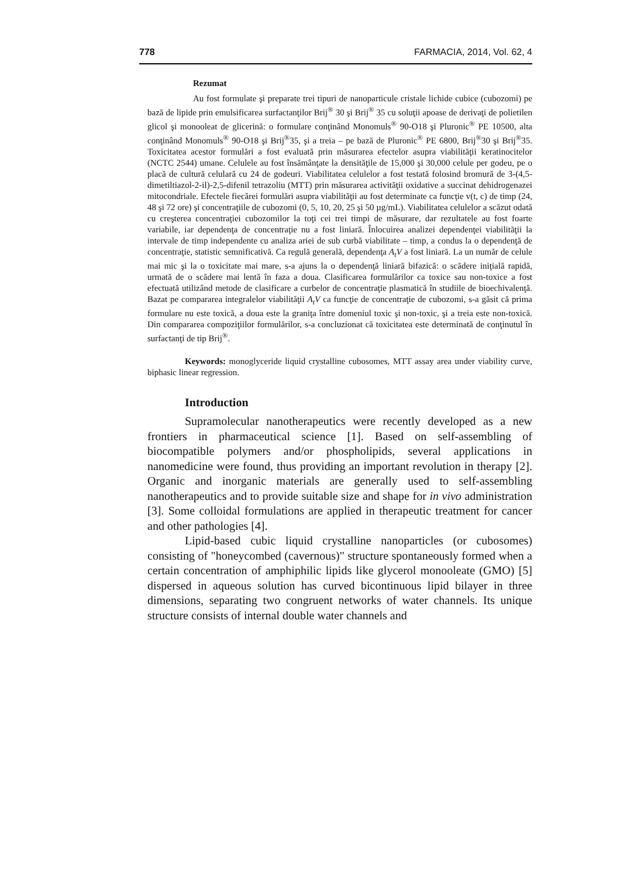778 FARMACIA, 2014, Vol. 62, 4
Rezumat
Au fost formulate şi preparate trei tipuri de nanoparticule cristale lichide cubice (cubozomi) pe bază de lipide prin emulsificarea surfactanţilor Brij<sup>®</sup> 30 şi Brij<sup>®</sup> 35 cu soluţii apoase de derivaţi de polietilen glicol şi monooleat de glicerină: o formulare conţinând Monomuls<sup>®</sup> 90-O18 şi Pluronic<sup>®</sup> PE 10500, alta conţinând Monomuls<sup>®</sup> 90-O18 şi Brij<sup>®</sup>35, şi a treia – pe bază de Pluronic<sup>®</sup> PE 6800, Brij<sup>®</sup>30 şi Brij<sup>®</sup>35. Toxicitatea acestor formulări a fost evaluată prin măsurarea efectelor asupra viabilităţii keratinocitelor (NCTC 2544) umane. Celulele au fost însămânţate la densităţile de 15,000 şi 30,000 celule per godeu, pe o placă de cultură celulară cu 24 de godeuri. Viabilitatea celulelor a fost testată folosind bromură de 3-(4,5-dimetiltiazol-2-il)-2,5-difenil tetrazoliu (MTT) prin măsurarea activităţii oxidative a succinat dehidrogenazei mitocondriale. Efectele fiecărei formulări asupra viabilităţii au fost determinate ca funcţie v(t, c) de timp (24, 48 şi 72 ore) şi concentraţiile de cubozomi (0, 5, 10, 20, 25 şi 50 µg/mL). Viabilitatea celulelor a scăzut odată cu creşterea concentraţiei cubozomilor la toţi cei trei timpi de măsurare, dar rezultatele au fost foarte variabile, iar dependenţa de concentraţie nu a fost liniară. Înlocuirea analizei dependenţei viabilităţii la intervale de timp independente cu analiza ariei de sub curbă viabilitate – timp, a condus la o dependenţă de concentraţie, statistic semnificativă. Ca regulă generală, dependenţa A<sub>t</sub>V a fost liniară. La un număr de celule mai mic şi la o toxicitate mai mare, s-a ajuns la o dependenţă liniară bifazică: o scădere iniţială rapidă, urmată de o scădere mai lentă în faza a doua. Clasificarea formulărilor ca toxice sau non-toxice a fost efectuată utilizând metode de clasificare a curbelor de concentraţie plasmatică în studiile de bioechivalenţă. Bazat pe compararea integralelor viabilităţii A<sub>t</sub>V ca funcţie de concentraţie de cubozomi, s-a găsit că prima formulare nu este toxică, a doua este la graniţa între domeniul toxic şi non-toxic, şi a treia este non-toxică. Din compararea compoziţiilor formulărilor, s-a concluzionat că toxicitatea este determinată de conţinutul în surfactanţi de tip Brij<sup>®</sup>.
Keywords: monoglyceride liquid crystalline cubosomes, MTT assay area under viability curve, biphasic linear regression.
Introduction
Supramolecular nanotherapeutics were recently developed as a new frontiers in pharmaceutical science [1]. Based on self-assembling of biocompatible polymers and/or phospholipids, several applications in nanomedicine were found, thus providing an important revolution in therapy [2]. Organic and inorganic materials are generally used to self-assembling nanotherapeutics and to provide suitable size and shape for in vivo administration [3]. Some colloidal formulations are applied in therapeutic treatment for cancer and other pathologies [4].
Lipid-based cubic liquid crystalline nanoparticles (or cubosomes) consisting of "honeycombed (cavernous)" structure spontaneously formed when a certain concentration of amphiphilic lipids like glycerol monooleate (GMO) [5] dispersed in aqueous solution has curved bicontinuous lipid bilayer in three dimensions, separating two congruent networks of water channels. Its unique structure consists of internal double water channels and